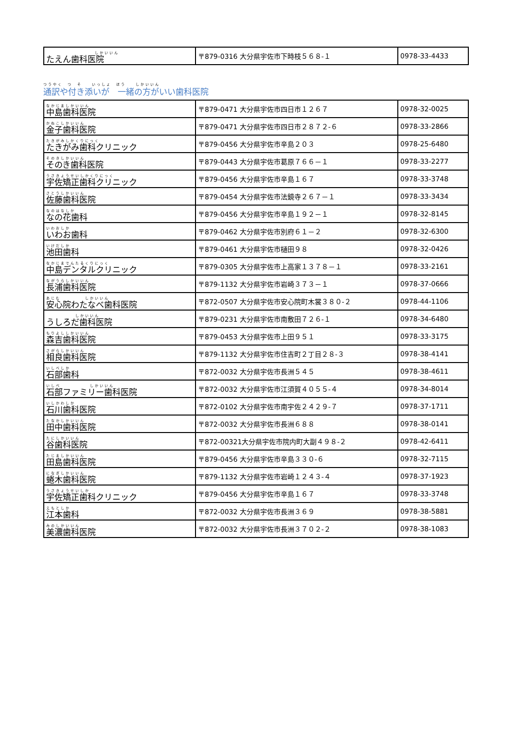| しかいいん たえん歯科医院 | 〒879-0316 大分県宇佐市下時枝５６８-１ | 0978-33-4433 |
つうやく　つ　そ　　いっしょ　ほう　　しかいいん
通訳や付き添いが　一緒の方がいい歯科医院
| なかじましかいいん 中島歯科医院 | 〒879-0471 大分県宇佐市四日市１２６７ | 0978-32-0025 |
| かねこしかいいん 金子歯科医院 | 〒879-0471 大分県宇佐市四日市２８７２-６ | 0978-33-2866 |
| たきがみしかくりにっく たきがみ歯科クリニック | 〒879-0456 大分県宇佐市辛島２０３ | 0978-25-6480 |
| そのきしかいいん そのき歯科医院 | 〒879-0443 大分県宇佐市葛原７６６－１ | 0978-33-2277 |
| うさきょうせいしかくりにっく 宇佐矯正歯科クリニック | 〒879-0456 大分県宇佐市辛島１６７ | 0978-33-3748 |
| さとうしかいいん 佐藤歯科医院 | 〒879-0454 大分県宇佐市法鏡寺２６７－１ | 0978-33-3434 |
| なのはなしか なの花歯科 | 〒879-0456 大分県宇佐市辛島１９２－１ | 0978-32-8145 |
| いわおしか いわお歯科 | 〒879-0462 大分県宇佐市別府６１－２ | 0978-32-6300 |
| いけだしか 池田歯科 | 〒879-0461 大分県宇佐市樋田９８ | 0978-32-0426 |
| なかじまでんたるくりにっく 中島デンタルクリニック | 〒879-0305 大分県宇佐市上高家１３７８－１ | 0978-33-2161 |
| ながうらしかいいん 長浦歯科医院 | 〒879-1132 大分県宇佐市岩崎３７３－１ | 0978-37-0666 |
| あじむ しかいいん 安心院わたなべ歯科医院 | 〒872-0507 大分県宇佐市安心院町木裳３８０-２ | 0978-44-1106 |
| しかいいん うしろだ歯科医院 | 〒879-0231 大分県宇佐市南敷田７２６-１ | 0978-34-6480 |
| もりよししかいいん 森吉歯科医院 | 〒879-0453 大分県宇佐市上田９５１ | 0978-33-3175 |
| さがらしかいいん 相良歯科医院 | 〒879-1132 大分県宇佐市住吉町２丁目２８-３ | 0978-38-4141 |
| いしべしか 石部歯科 | 〒872-0032 大分県宇佐市長洲５４５ | 0978-38-4611 |
| いしべ しかいいん 石部ファミリー歯科医院 | 〒872-0032 大分県宇佐市江須賀４０５５-４ | 0978-34-8014 |
| いしかわしか 石川歯科医院 | 〒872-0102 大分県宇佐市南宇佐２４２９-７ | 0978-37-1711 |
| たなかしかいいん 田中歯科医院 | 〒872-0032 大分県宇佐市長洲６８８ | 0978-38-0141 |
| たにしかいいん 谷歯科医院 | 〒872-00321大分県宇佐市院内町大副４９８-２ | 0978-42-6411 |
| たじましかいいん 田島歯科医院 | 〒879-0456 大分県宇佐市辛島３３０-６ | 0978-32-7115 |
| になぎしかいいん 蜷木歯科医院 | 〒879-1132 大分県宇佐市岩崎１２４３-４ | 0978-37-1923 |
| うさきょうせいしか 宇佐矯正歯科クリニック | 〒879-0456 大分県宇佐市辛島１６７ | 0978-33-3748 |
| えもとしか 江本歯科 | 〒872-0032 大分県宇佐市長洲３６９ | 0978-38-5881 |
| みのしかいいん 美濃歯科医院 | 〒872-0032 大分県宇佐市長洲３７０２-２ | 0978-38-1083 |